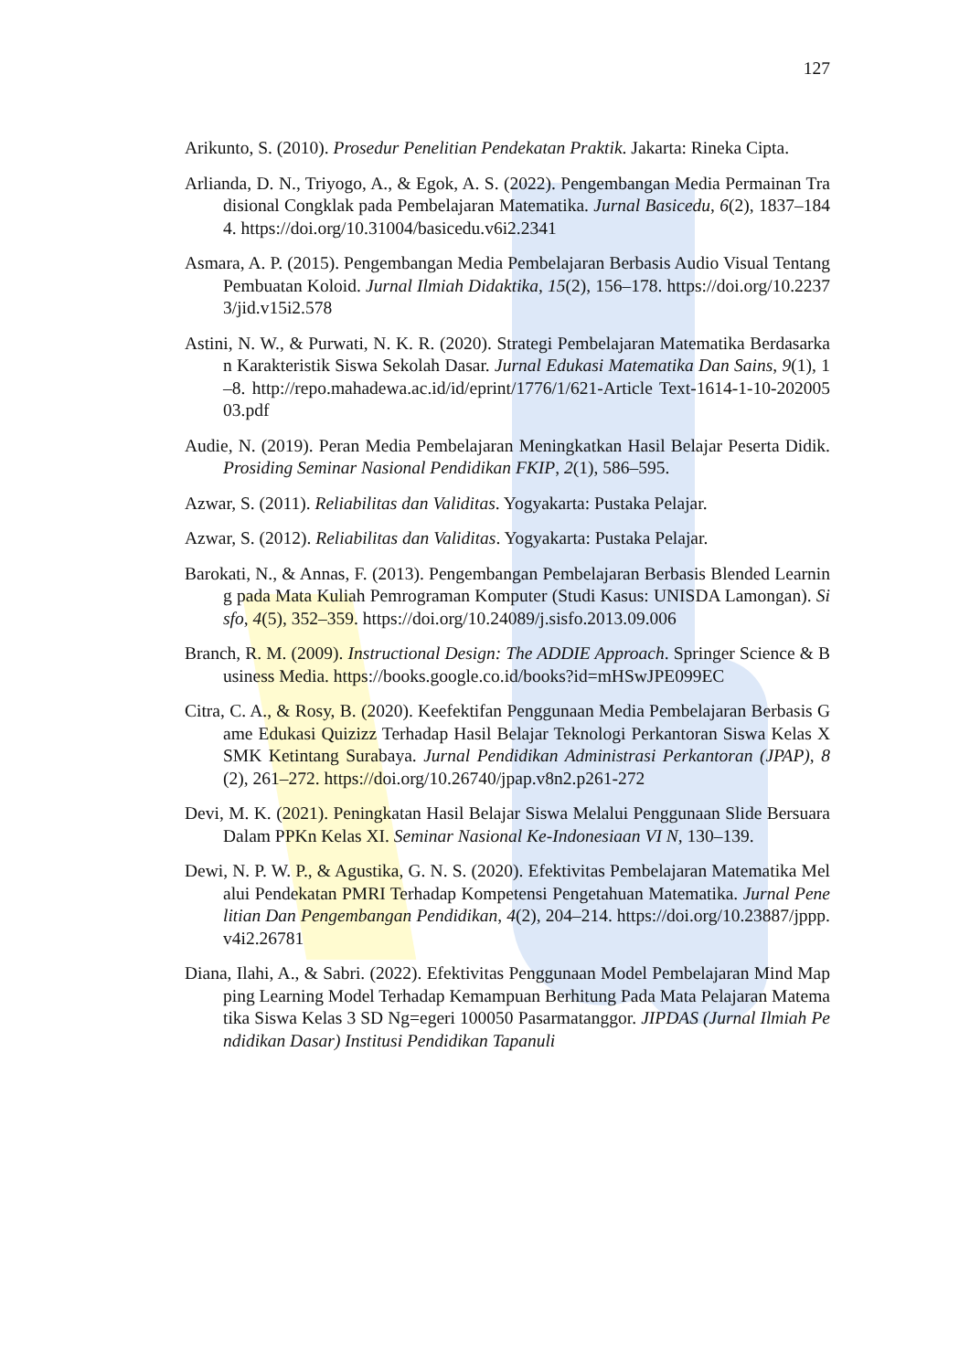127
Arikunto, S. (2010). Prosedur Penelitian Pendekatan Praktik. Jakarta: Rineka Cipta.
Arlianda, D. N., Triyogo, A., & Egok, A. S. (2022). Pengembangan Media Permainan Tradisional Congklak pada Pembelajaran Matematika. Jurnal Basicedu, 6(2), 1837–1844. https://doi.org/10.31004/basicedu.v6i2.2341
Asmara, A. P. (2015). Pengembangan Media Pembelajaran Berbasis Audio Visual Tentang Pembuatan Koloid. Jurnal Ilmiah Didaktika, 15(2), 156–178. https://doi.org/10.22373/jid.v15i2.578
Astini, N. W., & Purwati, N. K. R. (2020). Strategi Pembelajaran Matematika Berdasarkan Karakteristik Siswa Sekolah Dasar. Jurnal Edukasi Matematika Dan Sains, 9(1), 1–8. http://repo.mahadewa.ac.id/id/eprint/1776/1/621-Article Text-1614-1-10-20200503.pdf
Audie, N. (2019). Peran Media Pembelajaran Meningkatkan Hasil Belajar Peserta Didik. Prosiding Seminar Nasional Pendidikan FKIP, 2(1), 586–595.
Azwar, S. (2011). Reliabilitas dan Validitas. Yogyakarta: Pustaka Pelajar.
Azwar, S. (2012). Reliabilitas dan Validitas. Yogyakarta: Pustaka Pelajar.
Barokati, N., & Annas, F. (2013). Pengembangan Pembelajaran Berbasis Blended Learning pada Mata Kuliah Pemrograman Komputer (Studi Kasus: UNISDA Lamongan). Sisfo, 4(5), 352–359. https://doi.org/10.24089/j.sisfo.2013.09.006
Branch, R. M. (2009). Instructional Design: The ADDIE Approach. Springer Science & Business Media. https://books.google.co.id/books?id=mHSwJPE099EC
Citra, C. A., & Rosy, B. (2020). Keefektifan Penggunaan Media Pembelajaran Berbasis Game Edukasi Quizizz Terhadap Hasil Belajar Teknologi Perkantoran Siswa Kelas X SMK Ketintang Surabaya. Jurnal Pendidikan Administrasi Perkantoran (JPAP), 8(2), 261–272. https://doi.org/10.26740/jpap.v8n2.p261-272
Devi, M. K. (2021). Peningkatan Hasil Belajar Siswa Melalui Penggunaan Slide Bersuara Dalam PPKn Kelas XI. Seminar Nasional Ke-Indonesiaan VI N, 130–139.
Dewi, N. P. W. P., & Agustika, G. N. S. (2020). Efektivitas Pembelajaran Matematika Melalui Pendekatan PMRI Terhadap Kompetensi Pengetahuan Matematika. Jurnal Penelitian Dan Pengembangan Pendidikan, 4(2), 204–214. https://doi.org/10.23887/jppp.v4i2.26781
Diana, Ilahi, A., & Sabri. (2022). Efektivitas Penggunaan Model Pembelajaran Mind Mapping Learning Model Terhadap Kemampuan Berhitung Pada Mata Pelajaran Matematika Siswa Kelas 3 SD Ng=egeri 100050 Pasarmatanggor. JIPDAS (Jurnal Ilmiah Pendidikan Dasar) Institusi Pendidikan Tapanuli